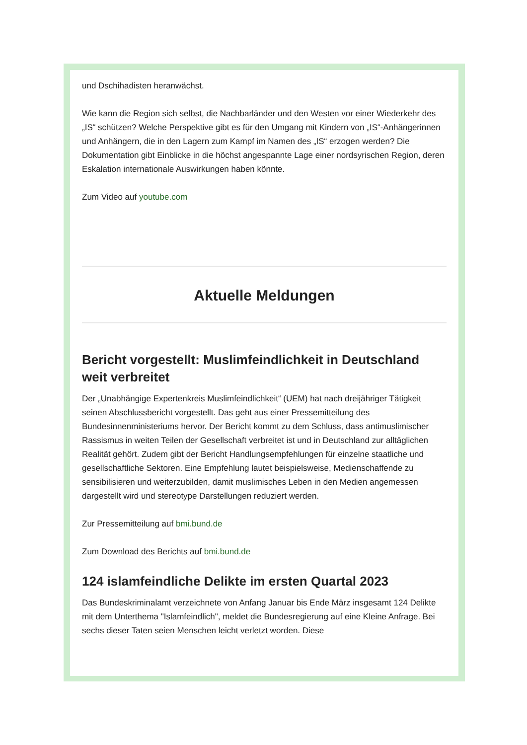und Dschihadisten heranwächst.
Wie kann die Region sich selbst, die Nachbarländer und den Westen vor einer Wiederkehr des „IS“ schützen? Welche Perspektive gibt es für den Umgang mit Kindern von „IS“-Anhängerinnen und Anhängern, die in den Lagern zum Kampf im Namen des „IS“ erzogen werden? Die Dokumentation gibt Einblicke in die höchst angespannte Lage einer nordsyrischen Region, deren Eskalation internationale Auswirkungen haben könnte.
Zum Video auf youtube.com
Aktuelle Meldungen
Bericht vorgestellt: Muslimfeindlichkeit in Deutschland weit verbreitet
Der „Unabhängige Expertenkreis Muslimfeindlichkeit“ (UEM) hat nach dreijähriger Tätigkeit seinen Abschlussbericht vorgestellt. Das geht aus einer Pressemitteilung des Bundesinnenministeriums hervor. Der Bericht kommt zu dem Schluss, dass antimuslimischer Rassismus in weiten Teilen der Gesellschaft verbreitet ist und in Deutschland zur alltäglichen Realität gehört. Zudem gibt der Bericht Handlungsempfehlungen für einzelne staatliche und gesellschaftliche Sektoren. Eine Empfehlung lautet beispielsweise, Medienschaffende zu sensibilisieren und weiterzubilden, damit muslimisches Leben in den Medien angemessen dargestellt wird und stereotype Darstellungen reduziert werden.
Zur Pressemitteilung auf bmi.bund.de
Zum Download des Berichts auf bmi.bund.de
124 islamfeindliche Delikte im ersten Quartal 2023
Das Bundeskriminalamt verzeichnete von Anfang Januar bis Ende März insgesamt 124 Delikte mit dem Unterthema "Islamfeindlich", meldet die Bundesregierung auf eine Kleine Anfrage. Bei sechs dieser Taten seien Menschen leicht verletzt worden. Diese